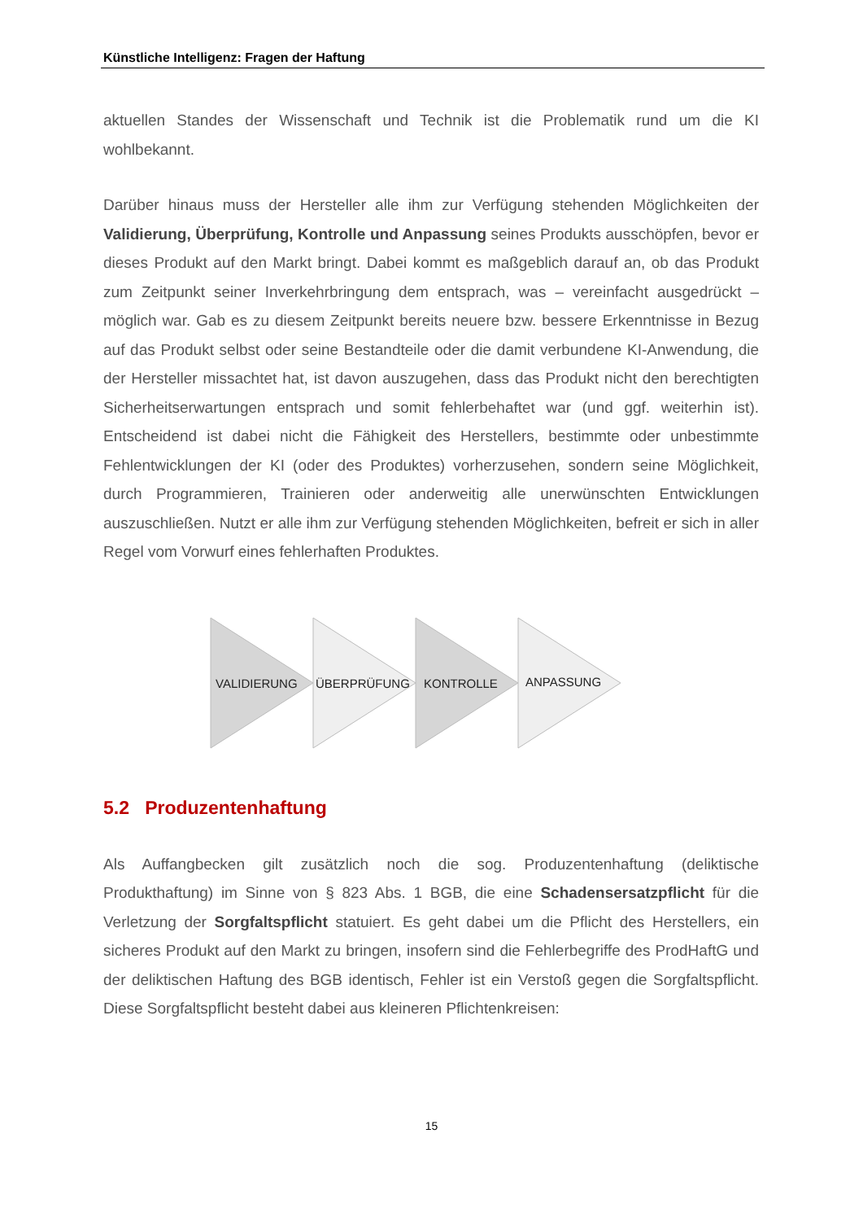Künstliche Intelligenz: Fragen der Haftung
aktuellen Standes der Wissenschaft und Technik ist die Problematik rund um die KI wohlbekannt.
Darüber hinaus muss der Hersteller alle ihm zur Verfügung stehenden Möglichkeiten der Validierung, Überprüfung, Kontrolle und Anpassung seines Produkts ausschöpfen, bevor er dieses Produkt auf den Markt bringt. Dabei kommt es maßgeblich darauf an, ob das Produkt zum Zeitpunkt seiner Inverkehrbringung dem entsprach, was – vereinfacht ausgedrückt – möglich war. Gab es zu diesem Zeitpunkt bereits neuere bzw. bessere Erkenntnisse in Bezug auf das Produkt selbst oder seine Bestandteile oder die damit verbundene KI-Anwendung, die der Hersteller missachtet hat, ist davon auszugehen, dass das Produkt nicht den berechtigten Sicherheitserwartungen entsprach und somit fehlerbehaftet war (und ggf. weiterhin ist). Entscheidend ist dabei nicht die Fähigkeit des Herstellers, bestimmte oder unbestimmte Fehlentwicklungen der KI (oder des Produktes) vorherzusehen, sondern seine Möglichkeit, durch Programmieren, Trainieren oder anderweitig alle unerwünschten Entwicklungen auszuschließen. Nutzt er alle ihm zur Verfügung stehenden Möglichkeiten, befreit er sich in aller Regel vom Vorwurf eines fehlerhaften Produktes.
VALIDIERUNG
ÜBERPRÜFUNG
KONTROLLE
ANPASSUNG
5.2 Produzentenhaftung
Als Auffangbecken gilt zusätzlich noch die sog. Produzentenhaftung (deliktische Produkthaftung) im Sinne von § 823 Abs. 1 BGB, die eine Schadensersatzpflicht für die Verletzung der Sorgfaltspflicht statuiert. Es geht dabei um die Pflicht des Herstellers, ein sicheres Produkt auf den Markt zu bringen, insofern sind die Fehlerbegriffe des ProdHaftG und der deliktischen Haftung des BGB identisch, Fehler ist ein Verstoß gegen die Sorgfaltspflicht. Diese Sorgfaltspflicht besteht dabei aus kleineren Pflichtenkreisen:
15